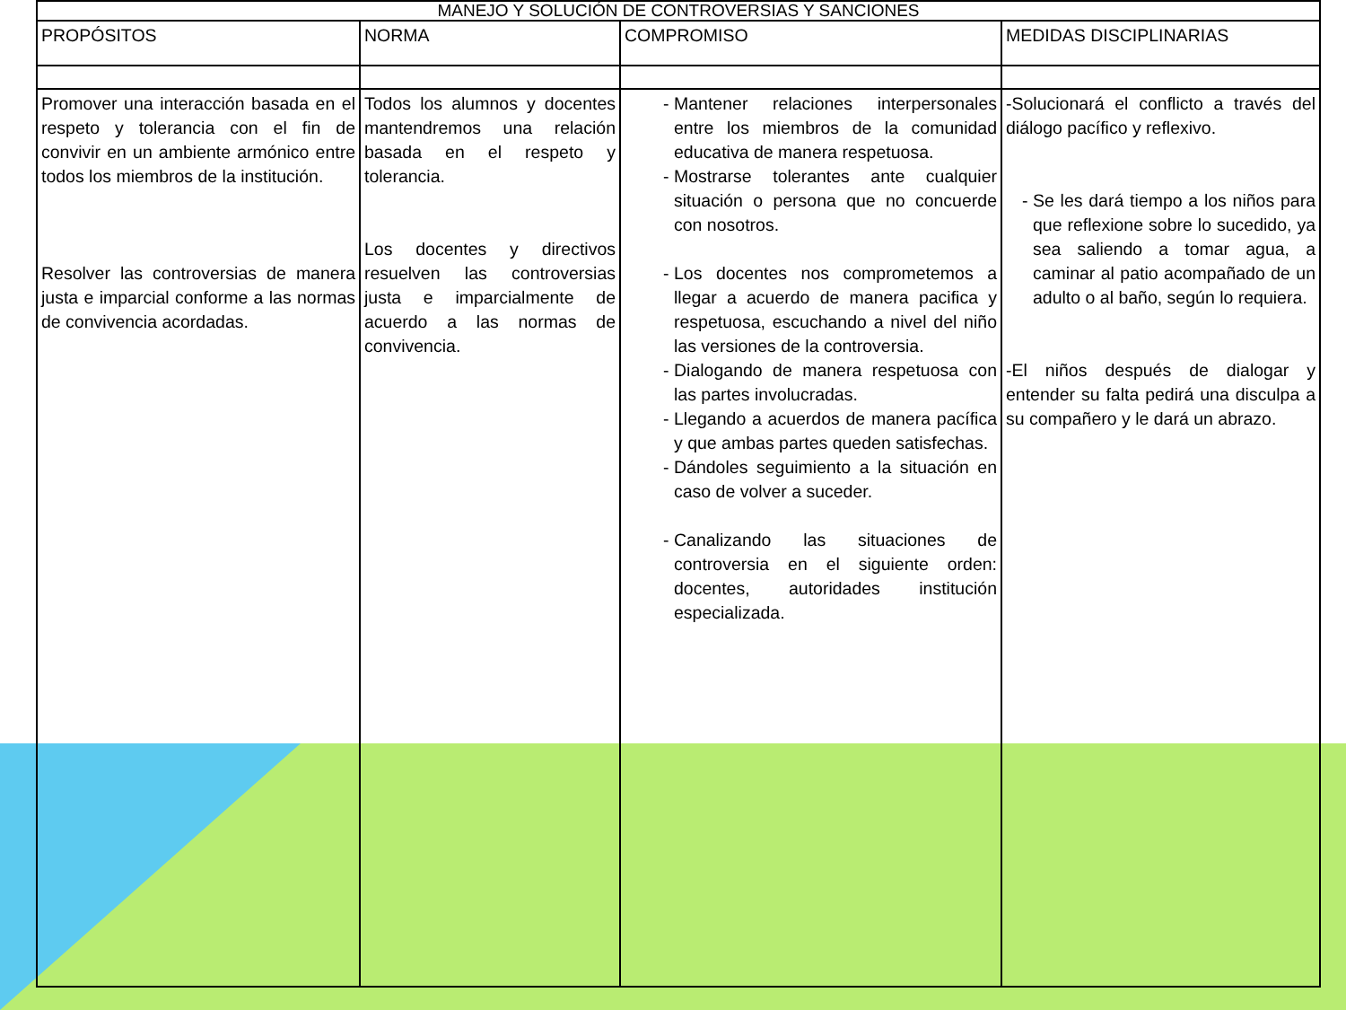| MANEJO Y SOLUCIÓN DE CONTROVERSIAS Y SANCIONES | | | |
| --- | --- | --- | --- |
| PROPÓSITOS | NORMA | COMPROMISO | MEDIDAS DISCIPLINARIAS |
| Promover una interacción basada en el respeto y tolerancia con el fin de convivir en un ambiente armónico entre todos los miembros de la institución. Resolver las controversias de manera justa e imparcial conforme a las normas de convivencia acordadas. | Todos los alumnos y docentes mantendremos una relación basada en el respeto y tolerancia. Los docentes y directivos resuelven las controversias justa e imparcialmente de acuerdo a las normas de convivencia. | Mantener relaciones interpersonales entre los miembros de la comunidad educativa de manera respetuosa. Mostrarse tolerantes ante cualquier situación o persona que no concuerde con nosotros. Los docentes nos comprometemos a llegar a acuerdo de manera pacifica y respetuosa, escuchando a nivel del niño las versiones de la controversia. Dialogando de manera respetuosa con las partes involucradas. Llegando a acuerdos de manera pacífica y que ambas partes queden satisfechas. Dándoles seguimiento a la situación en caso de volver a suceder. Canalizando las situaciones de controversia en el siguiente orden: docentes, autoridades institución especializada. | -Solucionará el conflicto a través del diálogo pacífico y reflexivo. Se les dará tiempo a los niños para que reflexione sobre lo sucedido, ya sea saliendo a tomar agua, a caminar al patio acompañado de un adulto o al baño, según lo requiera. -El niños después de dialogar y entender su falta pedirá una disculpa a su compañero y le dará un abrazo. |